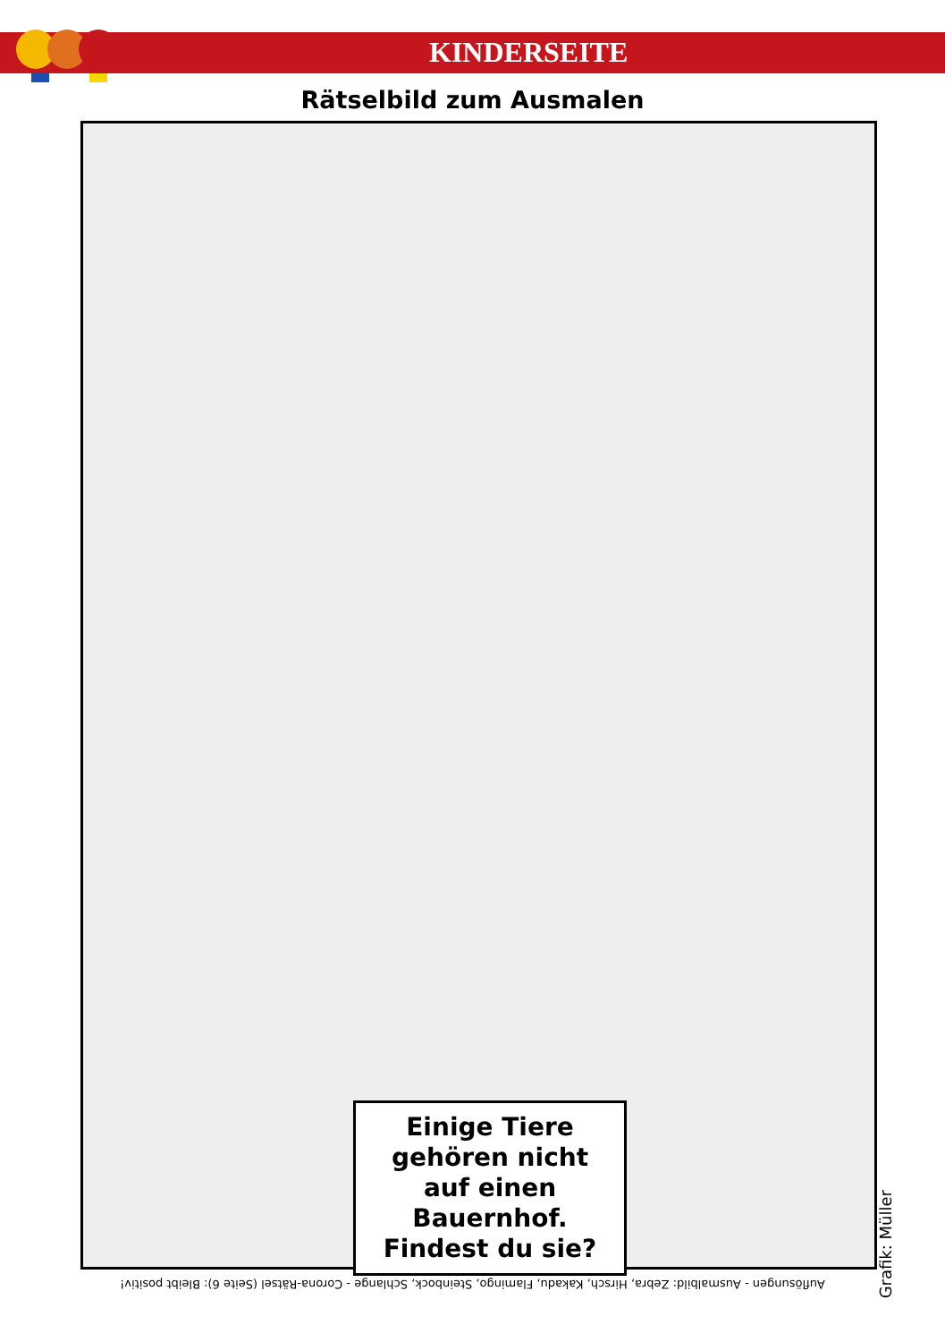KINDERSEITE
Rätselbild zum Ausmalen
Einige Tiere
gehören nicht
auf einen
Bauernhof.
Findest du sie?
Grafik: Müller
Auflösungen - Ausmalbild: Zebra, Hirsch, Kakadu, Flamingo, Steinbock, Schlange - Corona-Rätsel (Seite 6): Bleibt positiv!